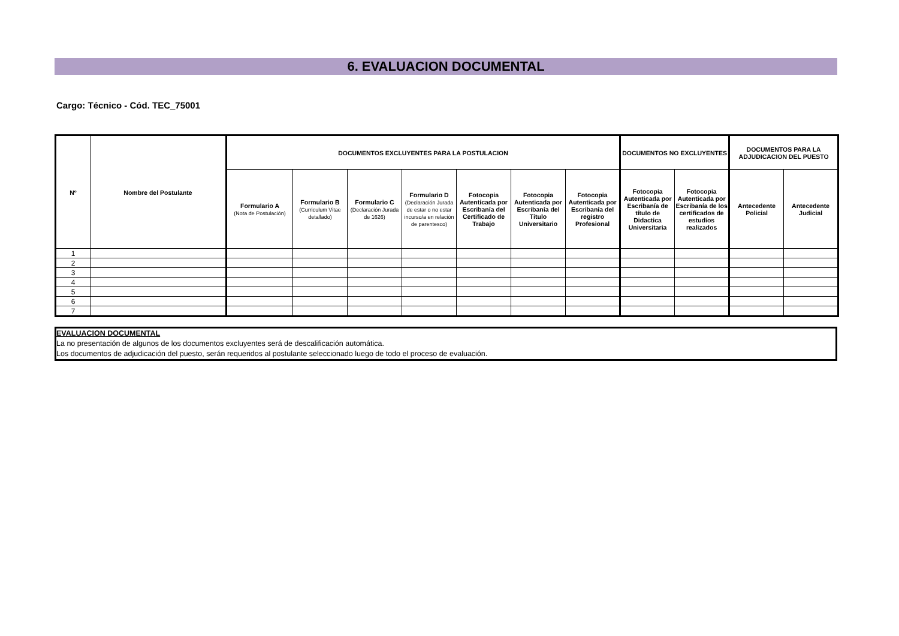6. EVALUACION DOCUMENTAL
Cargo: Técnico - Cód. TEC_75001
| Nº | Nombre del Postulante | DOCUMENTOS EXCLUYENTES PARA LA POSTULACION | | | | | | | DOCUMENTOS NO EXCLUYENTES | | DOCUMENTOS PARA LA ADJUDICACION DEL PUESTO | |
| --- | --- | --- | --- | --- | --- | --- | --- | --- | --- | --- | --- | --- |
| | | Formulario A (Nota de Postulación) | Formulario B (Curriculum Vitae detallado) | Formulario C (Declaración Jurada de 1626) | Formulario D (Declaración Jurada de estar o no estar incurso/a en relación de parentesco) | Fotocopia Autenticada por Escribanía del Certificado de Trabajo | Fotocopia Autenticada por Escribanía del Título Universitario | Fotocopia Autenticada por Escribanía del registro Profesional | Fotocopia Autenticada por Escribanía de título de Didactica Universitaria | Fotocopia Autenticada por Escribanía de los certificados de estudios realizados | Antecedente Policial | Antecedente Judicial |
| 1 | | | | | | | | | | | | |
| 2 | | | | | | | | | | | | |
| 3 | | | | | | | | | | | | |
| 4 | | | | | | | | | | | | |
| 5 | | | | | | | | | | | | |
| 6 | | | | | | | | | | | | |
| 7 | | | | | | | | | | | | |
EVALUACION DOCUMENTAL
La no presentación de algunos de los documentos excluyentes será de descalificación automática.
Los documentos de adjudicación del puesto, serán requeridos al postulante seleccionado luego de todo el proceso de evaluación.